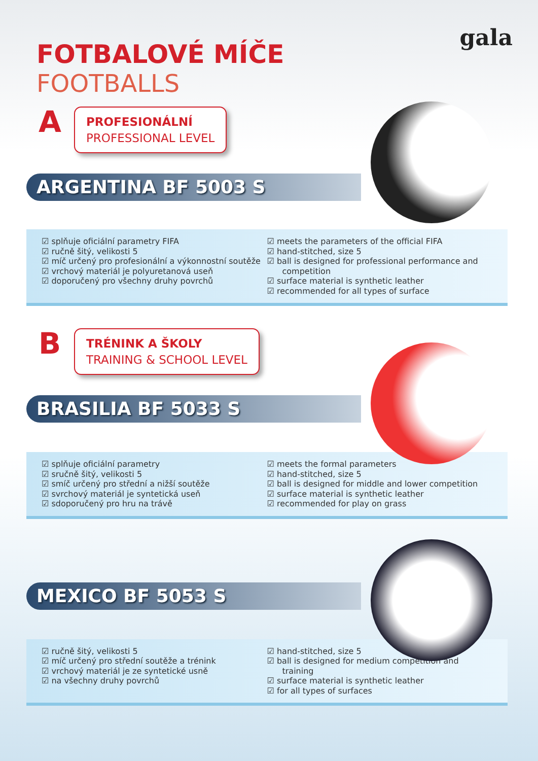gala
FOTBALOVÉ MÍČE
FOOTBALLS
A
PROFESIONÁLNÍ
PROFESSIONAL LEVEL
ARGENTINA BF 5003 S
☑ splňuje oficiální parametry FIFA
☑ ručně šitý, velikosti 5
☑ míč určený pro profesionální a výkonnostní soutěže
☑ vrchový materiál je polyuretanová useň
☑ doporučený pro všechny druhy povrchů
☑ meets the parameters of the official FIFA
☑ hand-stitched, size 5
☑ ball is designed for professional performance and competition
☑ surface material is synthetic leather
☑ recommended for all types of surface
B
TRÉNINK A ŠKOLY
TRAINING & SCHOOL LEVEL
BRASILIA BF 5033 S
☑ splňuje oficiální parametry
☑ sručně šitý, velikosti 5
☑ smíč určený pro střední a nižší soutěže
☑ svrchový materiál je syntetická useň
☑ sdoporučený pro hru na trávě
☑ meets the formal parameters
☑ hand-stitched, size 5
☑ ball is designed for middle and lower competition
☑ surface material is synthetic leather
☑ recommended for play on grass
MEXICO BF 5053 S
☑ ručně šitý, velikosti 5
☑ míč určený pro střední soutěže a trénink
☑ vrchový materiál je ze syntetické usně
☑ na všechny druhy povrchů
☑ hand-stitched, size 5
☑ ball is designed for medium competition and training
☑ surface material is synthetic leather
☑ for all types of surfaces